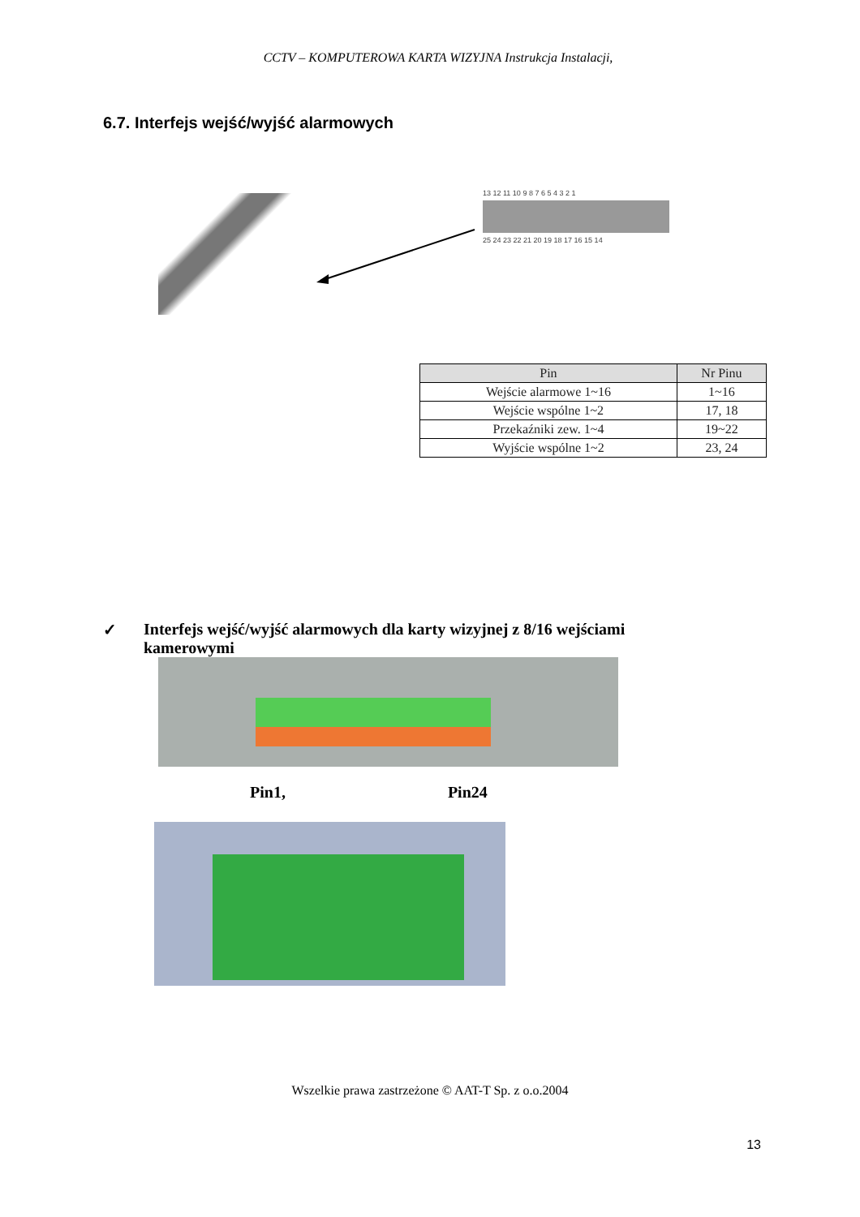CCTV – KOMPUTEROWA KARTA WIZYJNA Instrukcja Instalacji,
6.7. Interfejs wejść/wyjść alarmowych
13 12 11 10 9 8 7 6 5 4 3 2 1
25 24 23 22 21 20 19 18 17 16 15 14
| Pin | Nr Pinu |
| --- | --- |
| Wejście alarmowe 1~16 | 1~16 |
| Wejście wspólne 1~2 | 17, 18 |
| Przekaźniki zew. 1~4 | 19~22 |
| Wyjście wspólne 1~2 | 23, 24 |
✓ Interfejs wejść/wyjść alarmowych dla karty wizyjnej z 8/16 wejściami kamerowymi
Pin1, Pin24
Wszelkie prawa zastrzeżone © AAT-T Sp. z o.o.2004
13